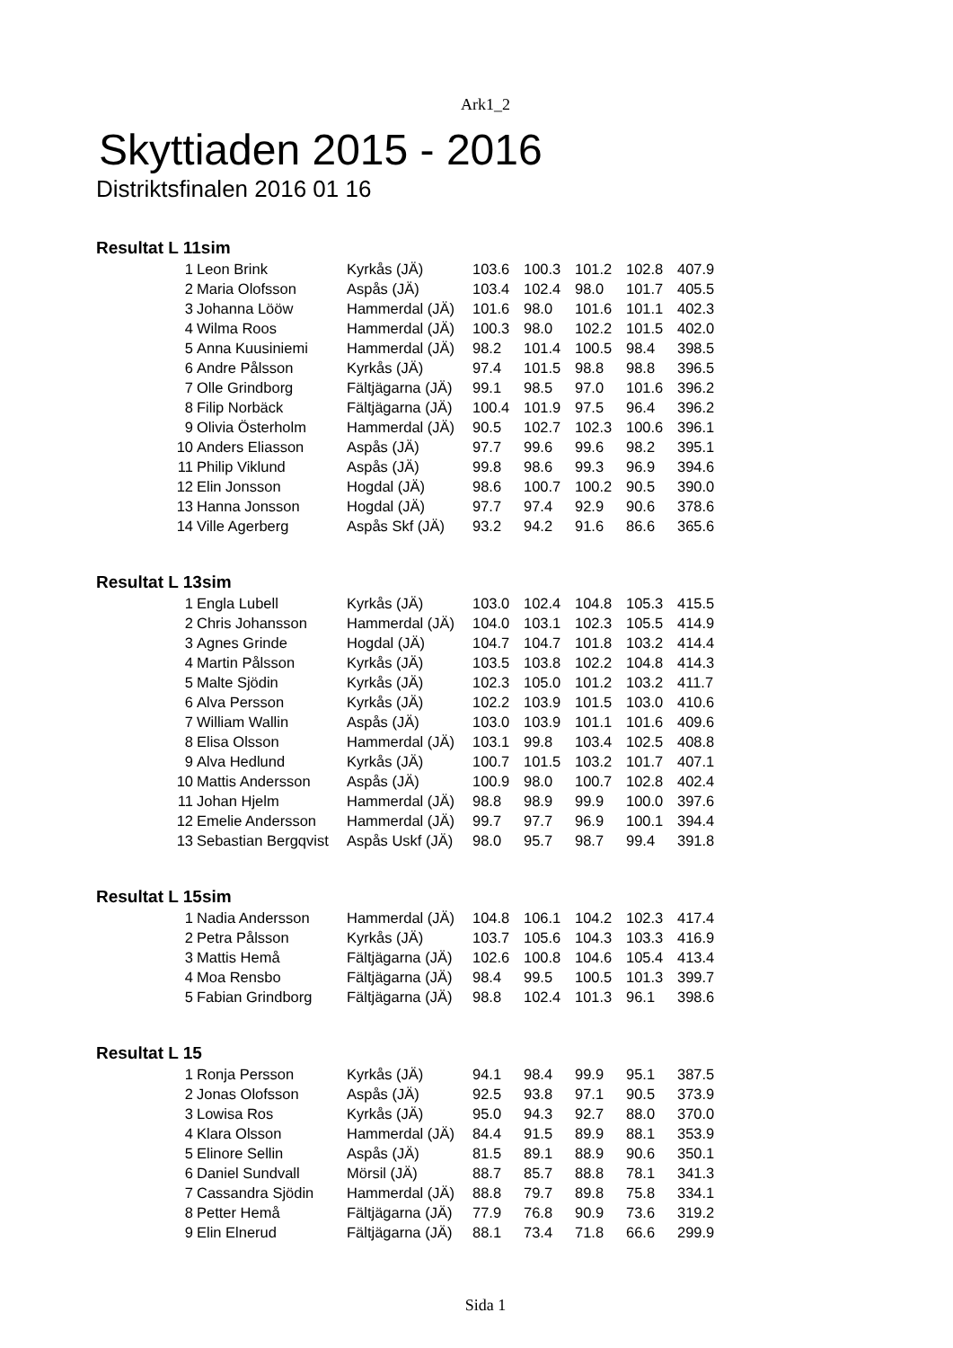Ark1_2
Skyttiaden 2015 - 2016
Distriktsfinalen 2016 01 16
Resultat L 11sim
| 1 | Leon Brink | Kyrkås (JÄ) | 103.6 | 100.3 | 101.2 | 102.8 | 407.9 |
| 2 | Maria Olofsson | Aspås (JÄ) | 103.4 | 102.4 | 98.0 | 101.7 | 405.5 |
| 3 | Johanna Lööw | Hammerdal (JÄ) | 101.6 | 98.0 | 101.6 | 101.1 | 402.3 |
| 4 | Wilma Roos | Hammerdal (JÄ) | 100.3 | 98.0 | 102.2 | 101.5 | 402.0 |
| 5 | Anna Kuusiniemi | Hammerdal (JÄ) | 98.2 | 101.4 | 100.5 | 98.4 | 398.5 |
| 6 | Andre Pålsson | Kyrkås (JÄ) | 97.4 | 101.5 | 98.8 | 98.8 | 396.5 |
| 7 | Olle Grindborg | Fältjägarna (JÄ) | 99.1 | 98.5 | 97.0 | 101.6 | 396.2 |
| 8 | Filip Norbäck | Fältjägarna (JÄ) | 100.4 | 101.9 | 97.5 | 96.4 | 396.2 |
| 9 | Olivia Österholm | Hammerdal (JÄ) | 90.5 | 102.7 | 102.3 | 100.6 | 396.1 |
| 10 | Anders Eliasson | Aspås (JÄ) | 97.7 | 99.6 | 99.6 | 98.2 | 395.1 |
| 11 | Philip Viklund | Aspås (JÄ) | 99.8 | 98.6 | 99.3 | 96.9 | 394.6 |
| 12 | Elin Jonsson | Hogdal (JÄ) | 98.6 | 100.7 | 100.2 | 90.5 | 390.0 |
| 13 | Hanna Jonsson | Hogdal (JÄ) | 97.7 | 97.4 | 92.9 | 90.6 | 378.6 |
| 14 | Ville Agerberg | Aspås Skf (JÄ) | 93.2 | 94.2 | 91.6 | 86.6 | 365.6 |
Resultat L 13sim
| 1 | Engla Lubell | Kyrkås (JÄ) | 103.0 | 102.4 | 104.8 | 105.3 | 415.5 |
| 2 | Chris Johansson | Hammerdal (JÄ) | 104.0 | 103.1 | 102.3 | 105.5 | 414.9 |
| 3 | Agnes Grinde | Hogdal (JÄ) | 104.7 | 104.7 | 101.8 | 103.2 | 414.4 |
| 4 | Martin Pålsson | Kyrkås (JÄ) | 103.5 | 103.8 | 102.2 | 104.8 | 414.3 |
| 5 | Malte Sjödin | Kyrkås (JÄ) | 102.3 | 105.0 | 101.2 | 103.2 | 411.7 |
| 6 | Alva Persson | Kyrkås (JÄ) | 102.2 | 103.9 | 101.5 | 103.0 | 410.6 |
| 7 | William Wallin | Aspås (JÄ) | 103.0 | 103.9 | 101.1 | 101.6 | 409.6 |
| 8 | Elisa Olsson | Hammerdal (JÄ) | 103.1 | 99.8 | 103.4 | 102.5 | 408.8 |
| 9 | Alva Hedlund | Kyrkås (JÄ) | 100.7 | 101.5 | 103.2 | 101.7 | 407.1 |
| 10 | Mattis Andersson | Aspås (JÄ) | 100.9 | 98.0 | 100.7 | 102.8 | 402.4 |
| 11 | Johan Hjelm | Hammerdal (JÄ) | 98.8 | 98.9 | 99.9 | 100.0 | 397.6 |
| 12 | Emelie Andersson | Hammerdal (JÄ) | 99.7 | 97.7 | 96.9 | 100.1 | 394.4 |
| 13 | Sebastian Bergqvist | Aspås Uskf (JÄ) | 98.0 | 95.7 | 98.7 | 99.4 | 391.8 |
Resultat L 15sim
| 1 | Nadia Andersson | Hammerdal (JÄ) | 104.8 | 106.1 | 104.2 | 102.3 | 417.4 |
| 2 | Petra Pålsson | Kyrkås (JÄ) | 103.7 | 105.6 | 104.3 | 103.3 | 416.9 |
| 3 | Mattis Hemå | Fältjägarna (JÄ) | 102.6 | 100.8 | 104.6 | 105.4 | 413.4 |
| 4 | Moa Rensbo | Fältjägarna (JÄ) | 98.4 | 99.5 | 100.5 | 101.3 | 399.7 |
| 5 | Fabian Grindborg | Fältjägarna (JÄ) | 98.8 | 102.4 | 101.3 | 96.1 | 398.6 |
Resultat L 15
| 1 | Ronja Persson | Kyrkås (JÄ) | 94.1 | 98.4 | 99.9 | 95.1 | 387.5 |
| 2 | Jonas Olofsson | Aspås (JÄ) | 92.5 | 93.8 | 97.1 | 90.5 | 373.9 |
| 3 | Lowisa Ros | Kyrkås (JÄ) | 95.0 | 94.3 | 92.7 | 88.0 | 370.0 |
| 4 | Klara Olsson | Hammerdal (JÄ) | 84.4 | 91.5 | 89.9 | 88.1 | 353.9 |
| 5 | Elinore Sellin | Aspås (JÄ) | 81.5 | 89.1 | 88.9 | 90.6 | 350.1 |
| 6 | Daniel Sundvall | Mörsil (JÄ) | 88.7 | 85.7 | 88.8 | 78.1 | 341.3 |
| 7 | Cassandra Sjödin | Hammerdal (JÄ) | 88.8 | 79.7 | 89.8 | 75.8 | 334.1 |
| 8 | Petter Hemå | Fältjägarna (JÄ) | 77.9 | 76.8 | 90.9 | 73.6 | 319.2 |
| 9 | Elin Elnerud | Fältjägarna (JÄ) | 88.1 | 73.4 | 71.8 | 66.6 | 299.9 |
Sida 1